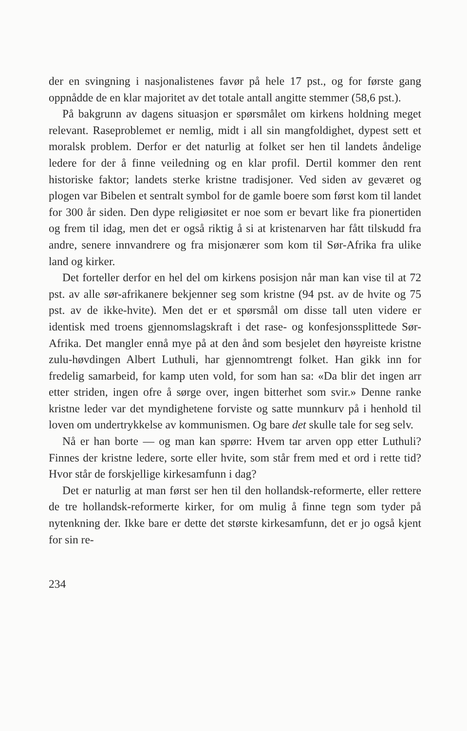der en svingning i nasjonalistenes favør på hele 17 pst., og for første gang oppnådde de en klar majoritet av det totale antall angitte stemmer (58,6 pst.).
På bakgrunn av dagens situasjon er spørsmålet om kirkens holdning meget relevant. Raseproblemet er nemlig, midt i all sin mangfoldighet, dypest sett et moralsk problem. Derfor er det naturlig at folket ser hen til landets åndelige ledere for der å finne veiledning og en klar profil. Dertil kommer den rent historiske faktor; landets sterke kristne tradisjoner. Ved siden av geværet og plogen var Bibelen et sentralt symbol for de gamle boere som først kom til landet for 300 år siden. Den dype religiøsitet er noe som er bevart like fra pionertiden og frem til idag, men det er også riktig å si at kristenarven har fått tilskudd fra andre, senere innvandrere og fra misjonærer som kom til Sør-Afrika fra ulike land og kirker.
Det forteller derfor en hel del om kirkens posisjon når man kan vise til at 72 pst. av alle sør-afrikanere bekjenner seg som kristne (94 pst. av de hvite og 75 pst. av de ikke-hvite). Men det er et spørsmål om disse tall uten videre er identisk med troens gjennomslagskraft i det rase- og konfesjonssplittede Sør-Afrika. Det mangler ennå mye på at den ånd som besjelet den høyreiste kristne zulu-høvdingen Albert Luthuli, har gjennomtrengt folket. Han gikk inn for fredelig samarbeid, for kamp uten vold, for som han sa: «Da blir det ingen arr etter striden, ingen ofre å sørge over, ingen bitterhet som svir.» Denne ranke kristne leder var det myndighetene forviste og satte munnkurv på i henhold til loven om undertrykkelse av kommunismen. Og bare det skulle tale for seg selv.
Nå er han borte — og man kan spørre: Hvem tar arven opp etter Luthuli? Finnes der kristne ledere, sorte eller hvite, som står frem med et ord i rette tid? Hvor står de forskjellige kirkesamfunn i dag?
Det er naturlig at man først ser hen til den hollandsk-reformerte, eller rettere de tre hollandsk-reformerte kirker, for om mulig å finne tegn som tyder på nytenkning der. Ikke bare er dette det største kirkesamfunn, det er jo også kjent for sin re-
234